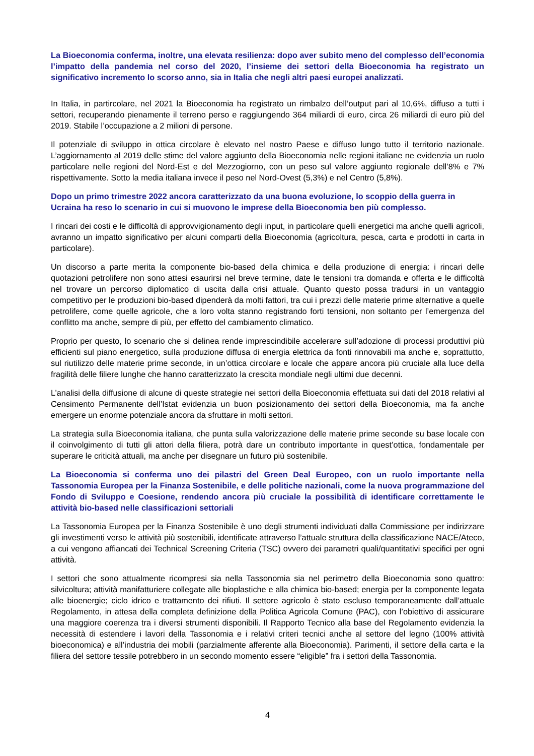La Bioeconomia conferma, inoltre, una elevata resilienza: dopo aver subito meno del complesso dell’economia l’impatto della pandemia nel corso del 2020, l’insieme dei settori della Bioeconomia ha registrato un significativo incremento lo scorso anno, sia in Italia che negli altri paesi europei analizzati.
In Italia, in partircolare, nel 2021 la Bioeconomia ha registrato un rimbalzo dell’output pari al 10,6%, diffuso a tutti i settori, recuperando pienamente il terreno perso e raggiungendo 364 miliardi di euro, circa 26 miliardi di euro più del 2019. Stabile l’occupazione a 2 milioni di persone.
Il potenziale di sviluppo in ottica circolare è elevato nel nostro Paese e diffuso lungo tutto il territorio nazionale. L’aggiornamento al 2019 delle stime del valore aggiunto della Bioeconomia nelle regioni italiane ne evidenzia un ruolo particolare nelle regioni del Nord-Est e del Mezzogiorno, con un peso sul valore aggiunto regionale dell’8% e 7% rispettivamente. Sotto la media italiana invece il peso nel Nord-Ovest (5,3%) e nel Centro (5,8%).
Dopo un primo trimestre 2022 ancora caratterizzato da una buona evoluzione, lo scoppio della guerra in Ucraina ha reso lo scenario in cui si muovono le imprese della Bioeconomia ben più complesso.
I rincari dei costi e le difficoltà di approvvigionamento degli input, in particolare quelli energetici ma anche quelli agricoli, avranno un impatto significativo per alcuni comparti della Bioeconomia (agricoltura, pesca, carta e prodotti in carta in particolare).
Un discorso a parte merita la componente bio-based della chimica e della produzione di energia: i rincari delle quotazioni petrolifere non sono attesi esaurirsi nel breve termine, date le tensioni tra domanda e offerta e le difficoltà nel trovare un percorso diplomatico di uscita dalla crisi attuale. Quanto questo possa tradursi in un vantaggio competitivo per le produzioni bio-based dipenderà da molti fattori, tra cui i prezzi delle materie prime alternative a quelle petrolifere, come quelle agricole, che a loro volta stanno registrando forti tensioni, non soltanto per l’emergenza del conflitto ma anche, sempre di più, per effetto del cambiamento climatico.
Proprio per questo, lo scenario che si delinea rende imprescindibile accelerare sull’adozione di processi produttivi più efficienti sul piano energetico, sulla produzione diffusa di energia elettrica da fonti rinnovabili ma anche e, soprattutto, sul riutilizzo delle materie prime seconde, in un’ottica circolare e locale che appare ancora più cruciale alla luce della fragilità delle filiere lunghe che hanno caratterizzato la crescita mondiale negli ultimi due decenni.
L’analisi della diffusione di alcune di queste strategie nei settori della Bioeconomia effettuata sui dati del 2018 relativi al Censimento Permanente dell’Istat evidenzia un buon posizionamento dei settori della Bioeconomia, ma fa anche emergere un enorme potenziale ancora da sfruttare in molti settori.
La strategia sulla Bioeconomia italiana, che punta sulla valorizzazione delle materie prime seconde su base locale con il coinvolgimento di tutti gli attori della filiera, potrà dare un contributo importante in quest’ottica, fondamentale per superare le criticità attuali, ma anche per disegnare un futuro più sostenibile.
La Bioeconomia si conferma uno dei pilastri del Green Deal Europeo, con un ruolo importante nella Tassonomia Europea per la Finanza Sostenibile, e delle politiche nazionali, come la nuova programmazione del Fondo di Sviluppo e Coesione, rendendo ancora più cruciale la possibilità di identificare correttamente le attività bio-based nelle classificazioni settoriali
La Tassonomia Europea per la Finanza Sostenibile è uno degli strumenti individuati dalla Commissione per indirizzare gli investimenti verso le attività più sostenibili, identificate attraverso l’attuale struttura della classificazione NACE/Ateco, a cui vengono affiancati dei Technical Screening Criteria (TSC) ovvero dei parametri quali/quantitativi specifici per ogni attività.
I settori che sono attualmente ricompresi sia nella Tassonomia sia nel perimetro della Bioeconomia sono quattro: silvicoltura; attività manifatturiere collegate alle bioplastiche e alla chimica bio-based; energia per la componente legata alle bioenergie; ciclo idrico e trattamento dei rifiuti. Il settore agricolo è stato escluso temporaneamente dall’attuale Regolamento, in attesa della completa definizione della Politica Agricola Comune (PAC), con l’obiettivo di assicurare una maggiore coerenza tra i diversi strumenti disponibili. Il Rapporto Tecnico alla base del Regolamento evidenzia la necessità di estendere i lavori della Tassonomia e i relativi criteri tecnici anche al settore del legno (100% attività bioeconomica) e all’industria dei mobili (parzialmente afferente alla Bioeconomia). Parimenti, il settore della carta e la filiera del settore tessile potrebbero in un secondo momento essere “eligible” fra i settori della Tassonomia.
4